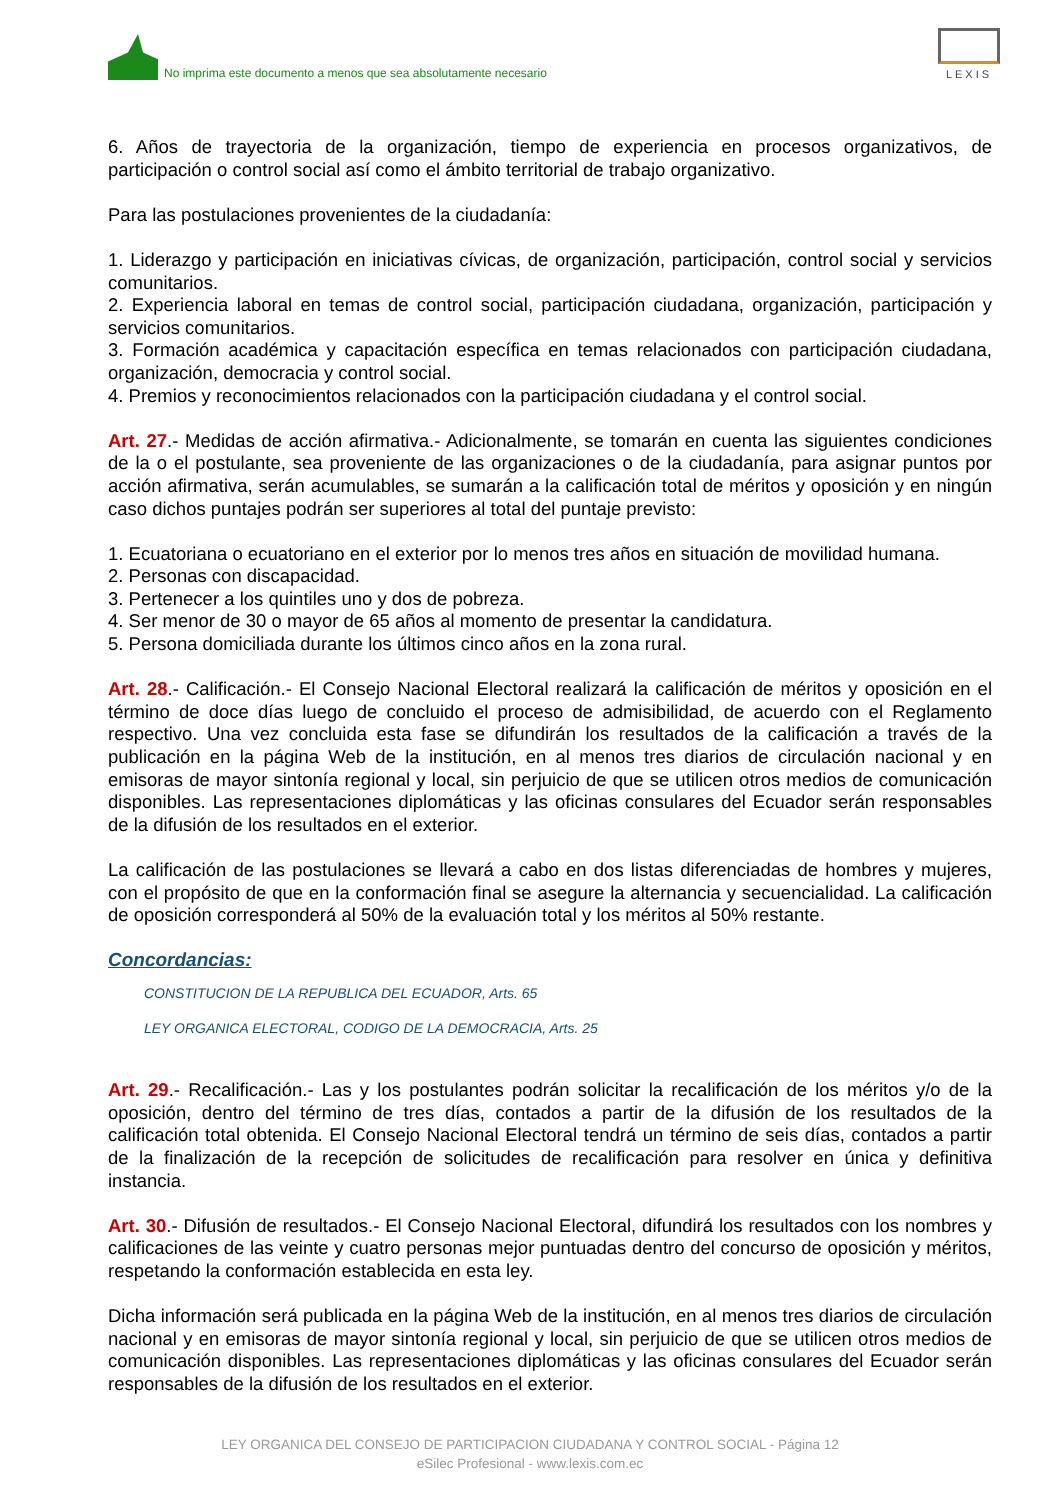No imprima este documento a menos que sea absolutamente necesario
LEXIS
6. Años de trayectoria de la organización, tiempo de experiencia en procesos organizativos, de participación o control social así como el ámbito territorial de trabajo organizativo.
Para las postulaciones provenientes de la ciudadanía:
1. Liderazgo y participación en iniciativas cívicas, de organización, participación, control social y servicios comunitarios.
2. Experiencia laboral en temas de control social, participación ciudadana, organización, participación y servicios comunitarios.
3. Formación académica y capacitación específica en temas relacionados con participación ciudadana, organización, democracia y control social.
4. Premios y reconocimientos relacionados con la participación ciudadana y el control social.
Art. 27.- Medidas de acción afirmativa.- Adicionalmente, se tomarán en cuenta las siguientes condiciones de la o el postulante, sea proveniente de las organizaciones o de la ciudadanía, para asignar puntos por acción afirmativa, serán acumulables, se sumarán a la calificación total de méritos y oposición y en ningún caso dichos puntajes podrán ser superiores al total del puntaje previsto:
1. Ecuatoriana o ecuatoriano en el exterior por lo menos tres años en situación de movilidad humana.
2. Personas con discapacidad.
3. Pertenecer a los quintiles uno y dos de pobreza.
4. Ser menor de 30 o mayor de 65 años al momento de presentar la candidatura.
5. Persona domiciliada durante los últimos cinco años en la zona rural.
Art. 28.- Calificación.- El Consejo Nacional Electoral realizará la calificación de méritos y oposición en el término de doce días luego de concluido el proceso de admisibilidad, de acuerdo con el Reglamento respectivo. Una vez concluida esta fase se difundirán los resultados de la calificación a través de la publicación en la página Web de la institución, en al menos tres diarios de circulación nacional y en emisoras de mayor sintonía regional y local, sin perjuicio de que se utilicen otros medios de comunicación disponibles. Las representaciones diplomáticas y las oficinas consulares del Ecuador serán responsables de la difusión de los resultados en el exterior.
La calificación de las postulaciones se llevará a cabo en dos listas diferenciadas de hombres y mujeres, con el propósito de que en la conformación final se asegure la alternancia y secuencialidad. La calificación de oposición corresponderá al 50% de la evaluación total y los méritos al 50% restante.
Concordancias:
CONSTITUCION DE LA REPUBLICA DEL ECUADOR, Arts. 65
LEY ORGANICA ELECTORAL, CODIGO DE LA DEMOCRACIA, Arts. 25
Art. 29.- Recalificación.- Las y los postulantes podrán solicitar la recalificación de los méritos y/o de la oposición, dentro del término de tres días, contados a partir de la difusión de los resultados de la calificación total obtenida. El Consejo Nacional Electoral tendrá un término de seis días, contados a partir de la finalización de la recepción de solicitudes de recalificación para resolver en única y definitiva instancia.
Art. 30.- Difusión de resultados.- El Consejo Nacional Electoral, difundirá los resultados con los nombres y calificaciones de las veinte y cuatro personas mejor puntuadas dentro del concurso de oposición y méritos, respetando la conformación establecida en esta ley.
Dicha información será publicada en la página Web de la institución, en al menos tres diarios de circulación nacional y en emisoras de mayor sintonía regional y local, sin perjuicio de que se utilicen otros medios de comunicación disponibles. Las representaciones diplomáticas y las oficinas consulares del Ecuador serán responsables de la difusión de los resultados en el exterior.
LEY ORGANICA DEL CONSEJO DE PARTICIPACION CIUDADANA Y CONTROL SOCIAL - Página 12
eSilec Profesional - www.lexis.com.ec